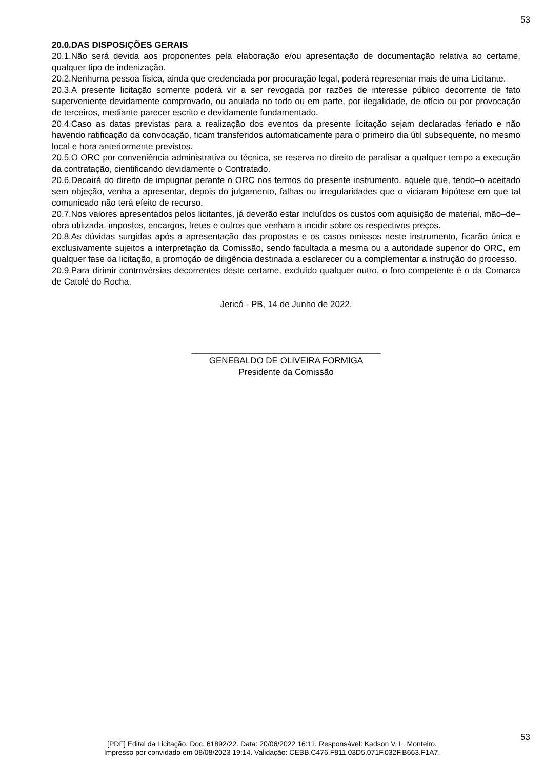53
20.0.DAS DISPOSIÇÕES GERAIS
20.1.Não será devida aos proponentes pela elaboração e/ou apresentação de documentação relativa ao certame, qualquer tipo de indenização.
20.2.Nenhuma pessoa física, ainda que credenciada por procuração legal, poderá representar mais de uma Licitante.
20.3.A presente licitação somente poderá vir a ser revogada por razões de interesse público decorrente de fato superveniente devidamente comprovado, ou anulada no todo ou em parte, por ilegalidade, de ofício ou por provocação de terceiros, mediante parecer escrito e devidamente fundamentado.
20.4.Caso as datas previstas para a realização dos eventos da presente licitação sejam declaradas feriado e não havendo ratificação da convocação, ficam transferidos automaticamente para o primeiro dia útil subsequente, no mesmo local e hora anteriormente previstos.
20.5.O ORC por conveniência administrativa ou técnica, se reserva no direito de paralisar a qualquer tempo a execução da contratação, cientificando devidamente o Contratado.
20.6.Decairá do direito de impugnar perante o ORC nos termos do presente instrumento, aquele que, tendo–o aceitado sem objeção, venha a apresentar, depois do julgamento, falhas ou irregularidades que o viciaram hipótese em que tal comunicado não terá efeito de recurso.
20.7.Nos valores apresentados pelos licitantes, já deverão estar incluídos os custos com aquisição de material, mão–de–obra utilizada, impostos, encargos, fretes e outros que venham a incidir sobre os respectivos preços.
20.8.As dúvidas surgidas após a apresentação das propostas e os casos omissos neste instrumento, ficarão única e exclusivamente sujeitos a interpretação da Comissão, sendo facultada a mesma ou a autoridade superior do ORC, em qualquer fase da licitação, a promoção de diligência destinada a esclarecer ou a complementar a instrução do processo.
20.9.Para dirimir controvérsias decorrentes deste certame, excluído qualquer outro, o foro competente é o da Comarca de Catolé do Rocha.
Jericó - PB, 14 de Junho de 2022.
_______________________________________
GENEBALDO DE OLIVEIRA FORMIGA
Presidente da Comissão
53
[PDF] Edital da Licitação. Doc. 61892/22. Data: 20/06/2022 16:11. Responsável: Kadson V. L. Monteiro.
Impresso por convidado em 08/08/2023 19:14. Validação: CEBB.C476.F811.03D5.071F.032F.B663.F1A7.